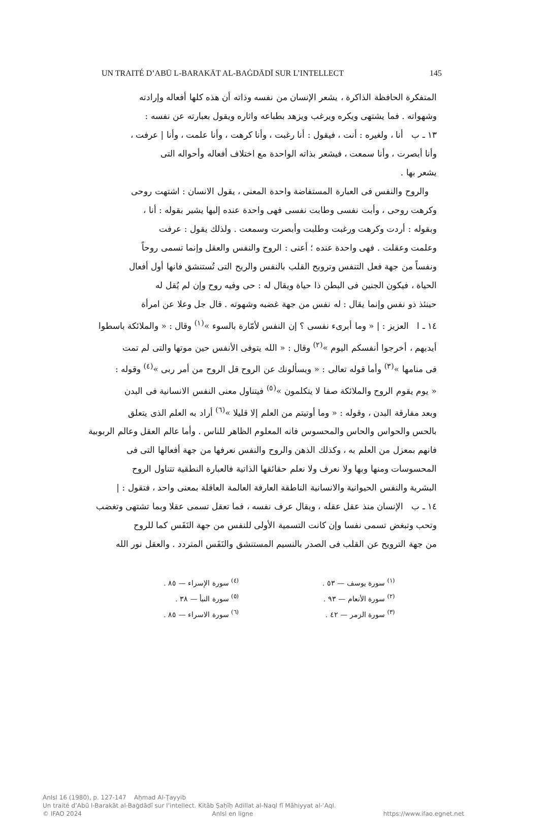UN TRAITÉ D’ABŪ L-BARAKĀT AL-BAĠDĀDĪ SUR L’INTELLECT 145
المتفكرة الحافظة الذاكرة ، يشعر الإنسان من نفسه وذاته أن هذه كلها أفعاله وإرادته
وشهواته . فما يشتهى ويكره ويرغب ويزهد بطباعه واثاره ويقول بعبارته عن نفسه :
١٣ ـ ب أنا ، ولغيره : أنت ، فيقول : أنا رغبت ، وأنا كرهت ، وأنا علمت ، وأنا | عرفت ،
وأنا أبصرت ، وأنا سمعت ، فيشعر بذاته الواحدة مع اختلاف أفعاله وأحواله التى
يشعر بها .
والروح والنفس فى العبارة المستفاضة واحدة المعنى ، يقول الانسان : اشتهت روحى
وكرهت روحى ، وأبت نفسى وطابت نفسى فهى واحدة عنده إليها يشير بقوله : أنا ،
وبقوله : أردت وكرهت ورغبت وطلبت وأبصرت وسمعت . ولذلك يقول : عرفت
وعلمت وعقلت . فهى واحدة عنده ؛ أعنى : الروح والنفس والعقل وإنما تسمى روحاً
ونفساً من جهة فعل التنفس وترويح القلب بالنفس والريح التى تُستنشق فانها أول أفعال
الحياة ، فيكون الجنين فى البطن ذا حياة ويقال له : حى وفيه روح وإن لم يُقل له
حينئذ ذو نفس وإنما يقال : له نفس من جهة غضبه وشهوته . قال جل وعلا عن امرأة
١٤ ـ ا العزيز : | « وما أبرىء نفسى ؟ إن النفس لأمّارة بالسوء »<sup>(١)</sup> وقال : « والملائكة باسطوا
أيديهم ، أخرجوا أنفسكم اليوم »<sup>(٢)</sup> وقال : « الله يتوفى الأنفس حين موتها والتى لم تمت
فى منامها »<sup>(٣)</sup> وأما قوله تعالى : « ويسألونك عن الروح قل الروح من أمر ربى »<sup>(٤)</sup> وقوله :
« يوم يقوم الروح والملائكة صفا لا يتكلمون »<sup>(٥)</sup> فيتناول معنى النفس الانسانية فى البدن
وبعد مفارقة البدن ، وقوله : « وما أوتيتم من العلم إلا قليلا »<sup>(٦)</sup> أراد به العلم الذى يتعلق
بالحس والحواس والحاس والمحسوس فانه المعلوم الظاهر للناس . وأما عالم العقل وعالم الربوبية
فانهم بمعزل من العلم به ، وكذلك الذهن والروح والنفس نعرفها من جهة أفعالها التى فى
المحسوسات ومنها وبها ولا نعرف ولا نعلم حقائقها الذاتية فالعبارة النطقية تتناول الروح
البشرية والنفس الحيوانية والانسانية الناطقة العارفة العالمة العاقلة بمعنى واحد ، فتقول : |
١٤ ـ ب الإنسان منذ عقل عقله ، ويقال عرف نفسه ، فما تعقل تسمى عقلا وبما تشتهى وتغضب
وتحب وتبغض تسمى نفسا وإن كانت التسمية الأولى للنفس من جهة النَفَس كما للروح
من جهة الترويح عن القلب فى الصدر بالنسيم المستنشق والنَفَس المتردد . والعقل نور الله
<sup>(١)</sup> سورة يوسف — ٥٣ .
<sup>(٢)</sup> سورة الأنعام — ٩٣ .
<sup>(٣)</sup> سورة الزمر — ٤٢ .
<sup>(٤)</sup> سورة الإسراء — ٨٥ .
<sup>(٥)</sup> سورة النبأ — ٣٨ .
<sup>(٦)</sup> سورة الاسراء — ٨٥ .
AnIsl 16 (1980), p. 127-147 Aḥmad Al-Ṭayyib
Un traité d’Abū l-Barakāt al-Baġdādī sur l’intellect. Kitāb Ṣaḥīḥ Adillat al-Naql fī Māhiyyat al-ʿAql.
© IFAO 2024 AnIsl en ligne https://www.ifao.egnet.net